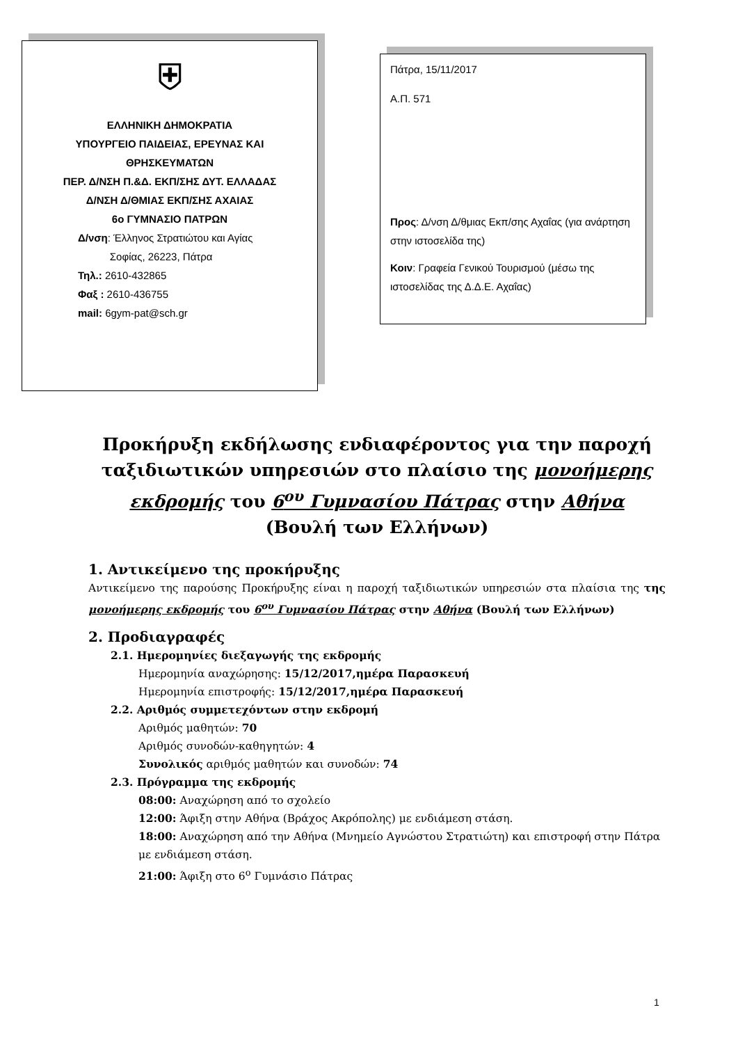⛨
ΕΛΛΗΝΙΚΗ ΔΗΜΟΚΡΑΤΙΑ
ΥΠΟΥΡΓΕΙΟ ΠΑΙΔΕΙΑΣ, ΕΡΕΥΝΑΣ ΚΑΙ
ΘΡΗΣΚΕΥΜΑΤΩΝ
ΠΕΡ. Δ/ΝΣΗ Π.&Δ. ΕΚΠ/ΣΗΣ ΔΥΤ. ΕΛΛΑΔΑΣ
Δ/ΝΣΗ Δ/ΘΜΙΑΣ ΕΚΠ/ΣΗΣ ΑΧΑΙΑΣ
6ο ΓΥΜΝΑΣΙΟ ΠΑΤΡΩΝ
Δ/νση: Έλληνος Στρατιώτου και Αγίας
Σοφίας, 26223, Πάτρα
Τηλ.: 2610-432865
Φαξ : 2610-436755
mail: 6gym-pat@sch.gr
Πάτρα, 15/11/2017
Α.Π. 571
Προς: Δ/νση Δ/θμιας Εκπ/σης Αχαΐας (για ανάρτηση στην ιστοσελίδα της)
Κοιν: Γραφεία Γενικού Τουρισμού (μέσω της ιστοσελίδας της Δ.Δ.Ε. Αχαΐας)
Προκήρυξη εκδήλωσης ενδιαφέροντος για την παροχή ταξιδιωτικών υπηρεσιών στο πλαίσιο της μονοήμερης εκδρομής του 6<sup>ου</sup> Γυμνασίου Πάτρας στην Αθήνα
(Βουλή των Ελλήνων)
1. Αντικείμενο της προκήρυξης
Αντικείμενο της παρούσης Προκήρυξης είναι η παροχή ταξιδιωτικών υπηρεσιών στα πλαίσια της της μονοήμερης εκδρομής του 6<sup>ου</sup> Γυμνασίου Πάτρας στην Αθήνα (Βουλή των Ελλήνων)
2. Προδιαγραφές
2.1. Ημερομηνίες διεξαγωγής της εκδρομής
Ημερομηνία αναχώρησης: 15/12/2017,ημέρα Παρασκευή
Ημερομηνία επιστροφής: 15/12/2017,ημέρα Παρασκευή
2.2. Αριθμός συμμετεχόντων στην εκδρομή
Αριθμός μαθητών: 70
Αριθμός συνοδών-καθηγητών: 4
Συνολικός αριθμός μαθητών και συνοδών: 74
2.3. Πρόγραμμα της εκδρομής
08:00: Αναχώρηση από το σχολείο
12:00: Άφιξη στην Αθήνα (Βράχος Ακρόπολης) με ενδιάμεση στάση.
18:00: Αναχώρηση από την Αθήνα (Μνημείο Αγνώστου Στρατιώτη) και επιστροφή στην Πάτρα με ενδιάμεση στάση.
21:00: Άφιξη στο 6<sup>ο</sup> Γυμνάσιο Πάτρας
1